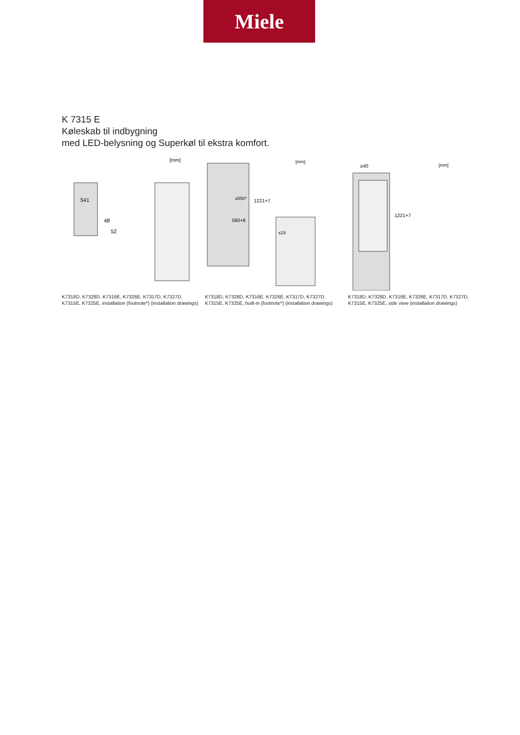Miele
K 7315 E
Køleskab til indbygning
med LED-belysning og Superkøl til ekstra komfort.
[mm]
541
48
52
K7318D, K7328D, K7316E, K7326E, K7317D, K7327D, K7315E, K7325E, installation (footnote*) (installation drawings)
[mm]
≥550*
1221+7
560+8
≤19
K7318D, K7328D, K7316E, K7326E, K7317D, K7327D, K7315E, K7325E, built-in (footnote*) (installation drawings)
[mm]
≥40
1221+7
K7318D, K7328D, K7316E, K7326E, K7317D, K7327D, K7315E, K7325E, side view (installation drawings)